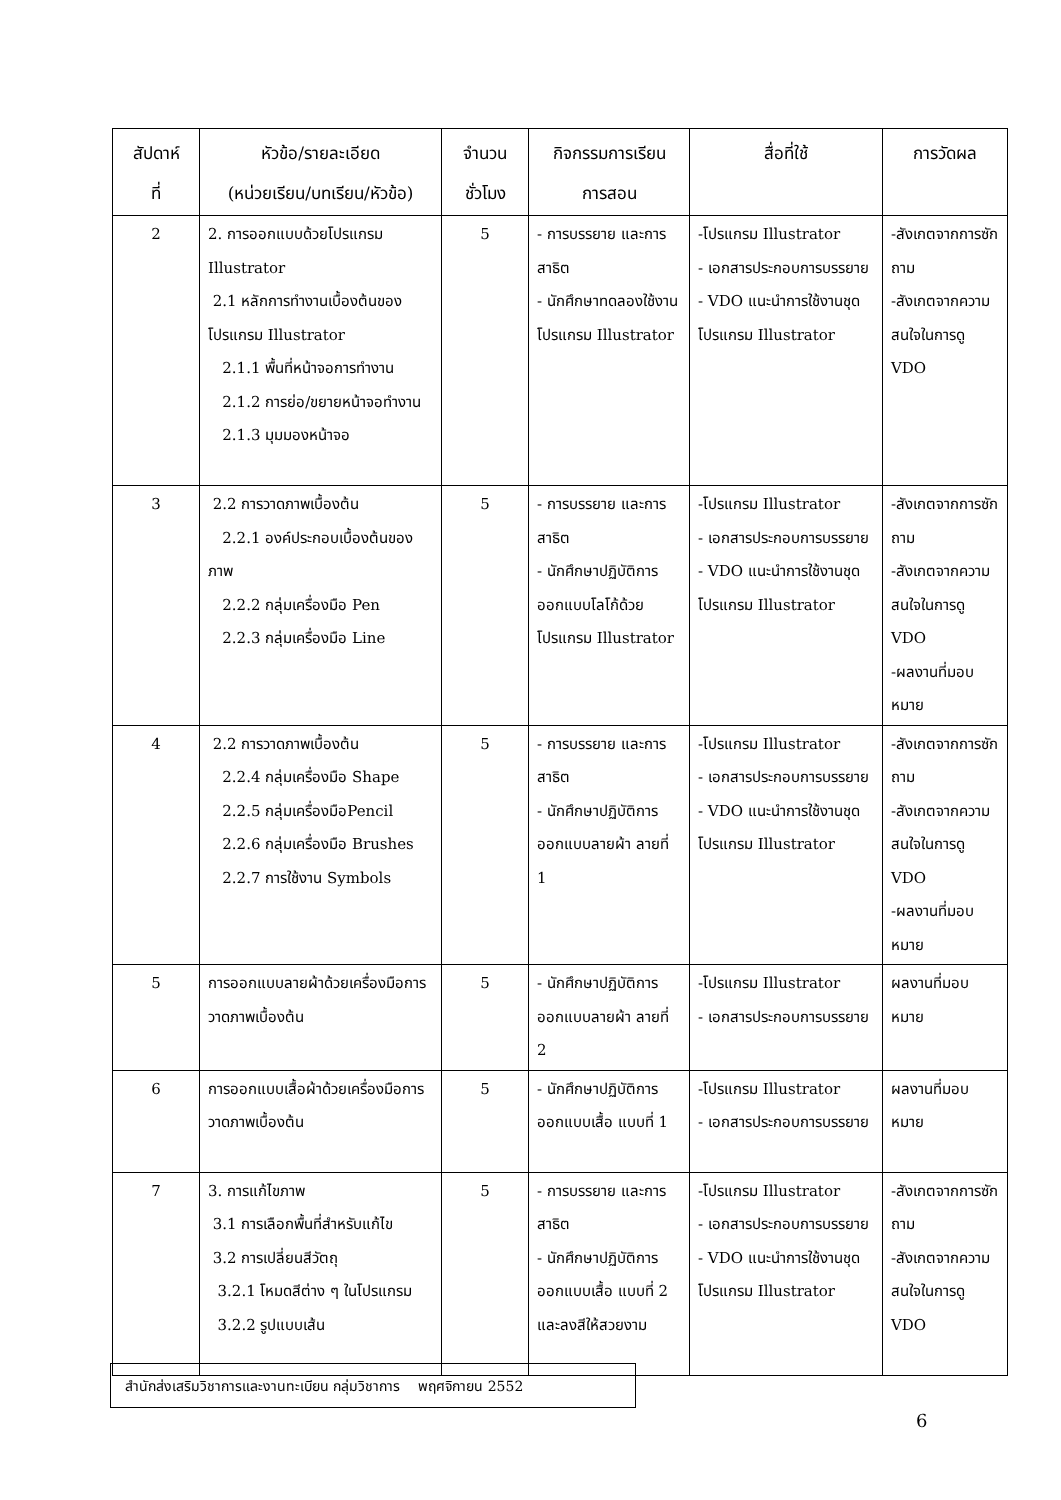| สัปดาห์ ที่ | หัวข้อ/รายละเอียด (หน่วยเรียน/บทเรียน/หัวข้อ) | จำนวน ชั่วโมง | กิจกรรมการเรียน การสอน | สื่อที่ใช้ | การวัดผล |
| --- | --- | --- | --- | --- | --- |
| 2 | 2. การออกแบบด้วยโปรแกรม Illustrator 2.1 หลักการทำงานเบื้องต้นของโปรแกรม Illustrator 2.1.1 พื้นที่หน้าจอการทำงาน 2.1.2 การย่อ/ขยายหน้าจอทำงาน 2.1.3 มุมมองหน้าจอ | 5 | - การบรรยาย และการสาธิต - นักศึกษาทดลองใช้งานโปรแกรม Illustrator | -โปรแกรม Illustrator - เอกสารประกอบการบรรยาย - VDO แนะนำการใช้งานชุดโปรแกรม Illustrator | -สังเกตจากการซักถาม -สังเกตจากความสนใจในการดู VDO |
| 3 | 2.2 การวาดภาพเบื้องต้น 2.2.1 องค์ประกอบเบื้องต้นของภาพ 2.2.2 กลุ่มเครื่องมือ Pen 2.2.3 กลุ่มเครื่องมือ Line | 5 | - การบรรยาย และการสาธิต - นักศึกษาปฏิบัติการออกแบบโลโก้ด้วยโปรแกรม Illustrator | -โปรแกรม Illustrator - เอกสารประกอบการบรรยาย - VDO แนะนำการใช้งานชุดโปรแกรม Illustrator | -สังเกตจากการซักถาม -สังเกตจากความสนใจในการดู VDO -ผลงานที่มอบหมาย |
| 4 | 2.2 การวาดภาพเบื้องต้น 2.2.4 กลุ่มเครื่องมือ Shape 2.2.5 กลุ่มเครื่องมือPencil 2.2.6 กลุ่มเครื่องมือ Brushes 2.2.7 การใช้งาน Symbols | 5 | - การบรรยาย และการสาธิต - นักศึกษาปฏิบัติการออกแบบลายผ้า ลายที่ 1 | -โปรแกรม Illustrator - เอกสารประกอบการบรรยาย - VDO แนะนำการใช้งานชุดโปรแกรม Illustrator | -สังเกตจากการซักถาม -สังเกตจากความสนใจในการดู VDO -ผลงานที่มอบหมาย |
| 5 | การออกแบบลายผ้าด้วยเครื่องมือการวาดภาพเบื้องต้น | 5 | - นักศึกษาปฏิบัติการออกแบบลายผ้า ลายที่ 2 | -โปรแกรม Illustrator - เอกสารประกอบการบรรยาย | ผลงานที่มอบหมาย |
| 6 | การออกแบบเสื้อผ้าด้วยเครื่องมือการวาดภาพเบื้องต้น | 5 | - นักศึกษาปฏิบัติการออกแบบเสื้อ แบบที่ 1 | -โปรแกรม Illustrator - เอกสารประกอบการบรรยาย | ผลงานที่มอบหมาย |
| 7 | 3. การแก้ไขภาพ 3.1 การเลือกพื้นที่สำหรับแก้ไข 3.2 การเปลี่ยนสีวัตถุ 3.2.1 โหมดสีต่าง ๆ ในโปรแกรม 3.2.2 รูปแบบเส้น | 5 | - การบรรยาย และการสาธิต - นักศึกษาปฏิบัติการออกแบบเสื้อ แบบที่ 2 และลงสีให้สวยงาม | -โปรแกรม Illustrator - เอกสารประกอบการบรรยาย - VDO แนะนำการใช้งานชุดโปรแกรม Illustrator | -สังเกตจากการซักถาม -สังเกตจากความสนใจในการดู VDO |
สำนักส่งเสริมวิชาการและงานทะเบียน กลุ่มวิชาการ พฤศจิกายน 2552
6